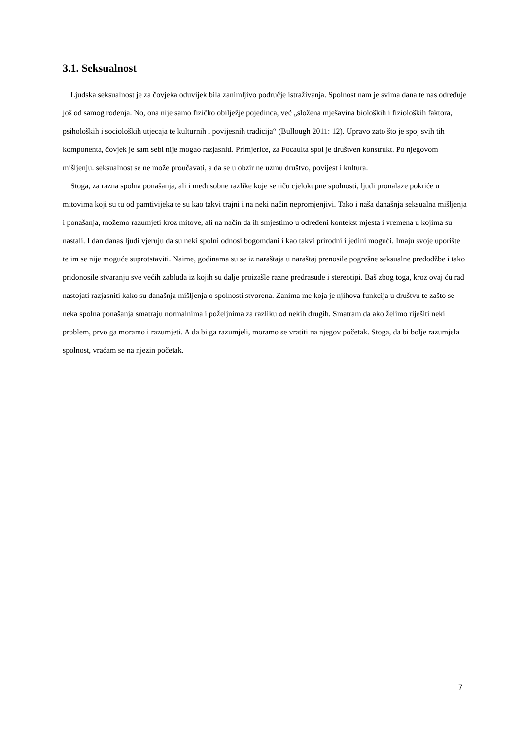3.1. Seksualnost
Ljudska seksualnost je za čovjeka oduvijek bila zanimljivo područje istraživanja. Spolnost nam je svima dana te nas određuje još od samog rođenja. No, ona nije samo fizičko obilježje pojedinca, već „složena mješavina bioloških i fizioloških faktora, psiholoških i socioloških utjecaja te kulturnih i povijesnih tradicija“ (Bullough 2011: 12). Upravo zato što je spoj svih tih komponenta, čovjek je sam sebi nije mogao razjasniti. Primjerice, za Focaulta spol je društven konstrukt. Po njegovom mišljenju. seksualnost se ne može proučavati, a da se u obzir ne uzmu društvo, povijest i kultura.
Stoga, za razna spolna ponašanja, ali i međusobne razlike koje se tiču cjelokupne spolnosti, ljudi pronalaze pokriće u mitovima koji su tu od pamtivijeka te su kao takvi trajni i na neki način nepromjenjivi. Tako i naša današnja seksualna mišljenja i ponašanja, možemo razumjeti kroz mitove, ali na način da ih smjestimo u određeni kontekst mjesta i vremena u kojima su nastali. I dan danas ljudi vjeruju da su neki spolni odnosi bogomdani i kao takvi prirodni i jedini mogući. Imaju svoje uporište te im se nije moguće suprotstaviti. Naime, godinama su se iz naraštaja u naraštaj prenosile pogrešne seksualne predodžbe i tako pridonosile stvaranju sve većih zabluda iz kojih su dalje proizašle razne predrasude i stereotipi. Baš zbog toga, kroz ovaj ću rad nastojati razjasniti kako su današnja mišljenja o spolnosti stvorena. Zanima me koja je njihova funkcija u društvu te zašto se neka spolna ponašanja smatraju normalnima i poželjnima za razliku od nekih drugih. Smatram da ako želimo riješiti neki problem, prvo ga moramo i razumjeti. A da bi ga razumjeli, moramo se vratiti na njegov početak. Stoga, da bi bolje razumjela spolnost, vraćam se na njezin početak.
7